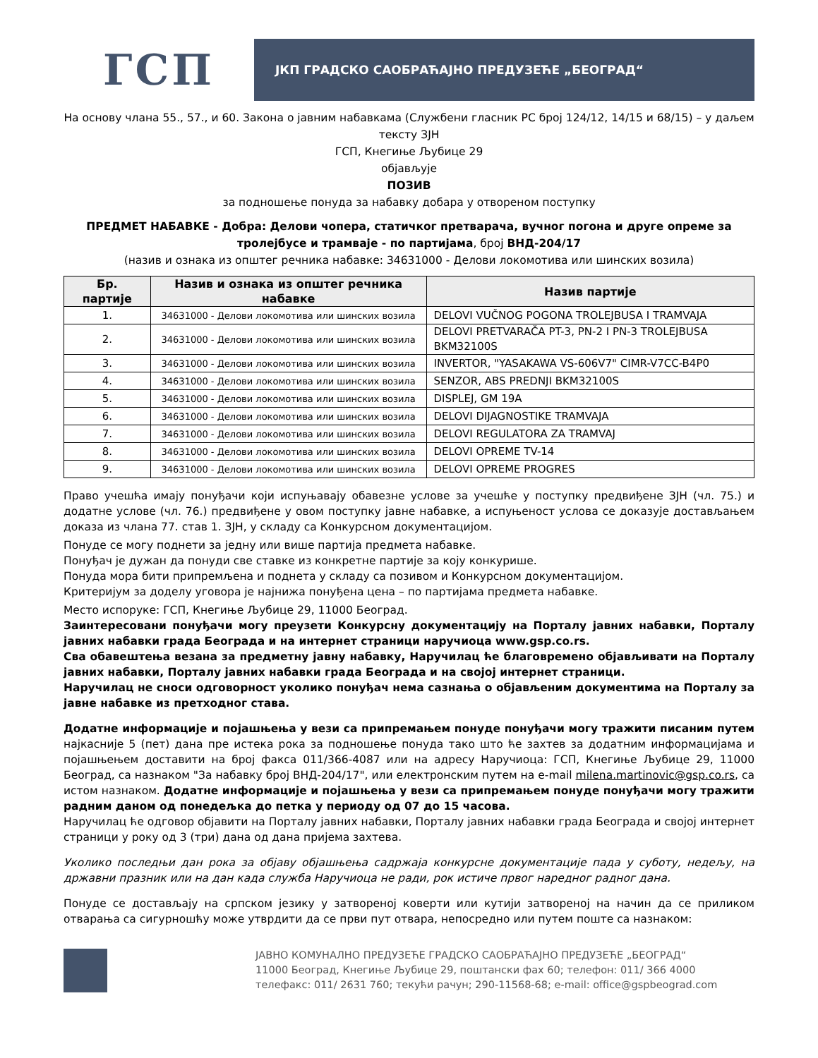ГСП
ЈКП ГРАДСКО САОБРАЋАЈНО ПРЕДУЗЕЋЕ „БЕОГРАД“
На основу члана 55., 57., и 60. Закона о јавним набавкама (Службени гласник РС број 124/12, 14/15 и 68/15) – у даљем тексту ЗЈН
ГСП, Кнегиње Љубице 29
објављује
ПОЗИВ
за подношење понуда за набавку добара у отвореном поступку
ПРЕДМЕТ НАБАВКЕ - Добра: Делови чопера, статичког претварача, вучног погона и друге опреме за тролејбусе и трамваје - по партијама, број ВНД-204/17
(назив и ознака из општег речника набавке: 34631000 - Делови локомотива или шинских возила)
| Бр. партије | Назив и ознака из општег речника набавке | Назив партије |
| --- | --- | --- |
| 1. | 34631000 - Делови локомотива или шинских возила | DELOVI VUČNOG POGONA TROLEJBUSA I TRAMVAJA |
| 2. | 34631000 - Делови локомотива или шинских возила | DELOVI PRETVARAČA PT-3, PN-2 I PN-3 TROLEJBUSA BKM32100S |
| 3. | 34631000 - Делови локомотива или шинских возила | INVERTOR, "YASAKAWA VS-606V7" CIMR-V7CC-B4P0 |
| 4. | 34631000 - Делови локомотива или шинских возила | SENZOR, ABS PREDNJI BKM32100S |
| 5. | 34631000 - Делови локомотива или шинских возила | DISPLEJ, GM 19A |
| 6. | 34631000 - Делови локомотива или шинских возила | DELOVI DIJAGNOSTIKE TRAMVAJA |
| 7. | 34631000 - Делови локомотива или шинских возила | DELOVI REGULATORA ZA TRAMVAJ |
| 8. | 34631000 - Делови локомотива или шинских возила | DELOVI OPREME TV-14 |
| 9. | 34631000 - Делови локомотива или шинских возила | DELOVI OPREME PROGRES |
Право учешћа имају понуђачи који испуњавају обавезне услове за учешће у поступку предвиђене ЗЈН (чл. 75.) и додатне услове (чл. 76.) предвиђене у овом поступку јавне набавке, а испуњеност услова се доказује достављањем доказа из члана 77. став 1. ЗЈН, у складу са Конкурсном документацијом.
Понуде се могу поднети за једну или више партија предмета набавке.
Понуђач је дужан да понуди све ставке из конкретне партије за коју конкурише.
Понуда мора бити припремљена и поднета у складу са позивом и Конкурсном документацијом.
Критеријум за доделу уговора је најнижа понуђена цена – по партијама предмета набавке.
Место испоруке: ГСП, Кнегиње Љубице 29, 11000 Београд.
Заинтересовани понуђачи могу преузети Конкурсну документацију на Порталу јавних набавки, Порталу јавних набавки града Београда и на интернет страници наручиоца www.gsp.co.rs.
Сва обавештења везана за предметну јавну набавку, Наручилац ће благовремено објављивати на Порталу јавних набавки, Порталу јавних набавки града Београда и на својој интернет страници.
Наручилац не сноси одговорност уколико понуђач нема сазнања о објављеним документима на Порталу за јавне набавке из претходног става.
Додатне информације и појашњења у вези са припремањем понуде понуђачи могу тражити писаним путем најкасније 5 (пет) дана пре истека рока за подношење понуда тако што ће захтев за додатним информацијама и појашњењем доставити на број факса 011/366-4087 или на адресу Наручиоца: ГСП, Кнегиње Љубице 29, 11000 Београд, са назнаком "За набавку број ВНД-204/17", или електронским путем на e-mail milena.martinovic@gsp.co.rs, са истом назнаком. Додатне информације и појашњења у вези са припремањем понуде понуђачи могу тражити радним даном од понедељка до петка у периоду од 07 до 15 часова.
Наручилац ће одговор објавити на Порталу јавних набавки, Порталу јавних набавки града Београда и својој интернет страници у року од 3 (три) дана од дана пријема захтева.
Уколико последњи дан рока за објаву објашњења садржаја конкурсне документације пада у суботу, недељу, на државни празник или на дан када служба Наручиоца не ради, рок истиче првог наредног радног дана.
Понуде се достављају на српском језику у затвореној коверти или кутији затвореној на начин да се приликом отварања са сигурношћу може утврдити да се први пут отвара, непосредно или путем поште са назнаком:
ЈАВНО КОМУНАЛНО ПРЕДУЗЕЋЕ ГРАДСКО САОБРАЋАЈНО ПРЕДУЗЕЋЕ „БЕОГРАД“
11000 Београд, Кнегиње Љубице 29, поштански фах 60; телефон: 011/ 366 4000
телефакс: 011/ 2631 760; текући рачун; 290-11568-68; e-mail: office@gspbeograd.com